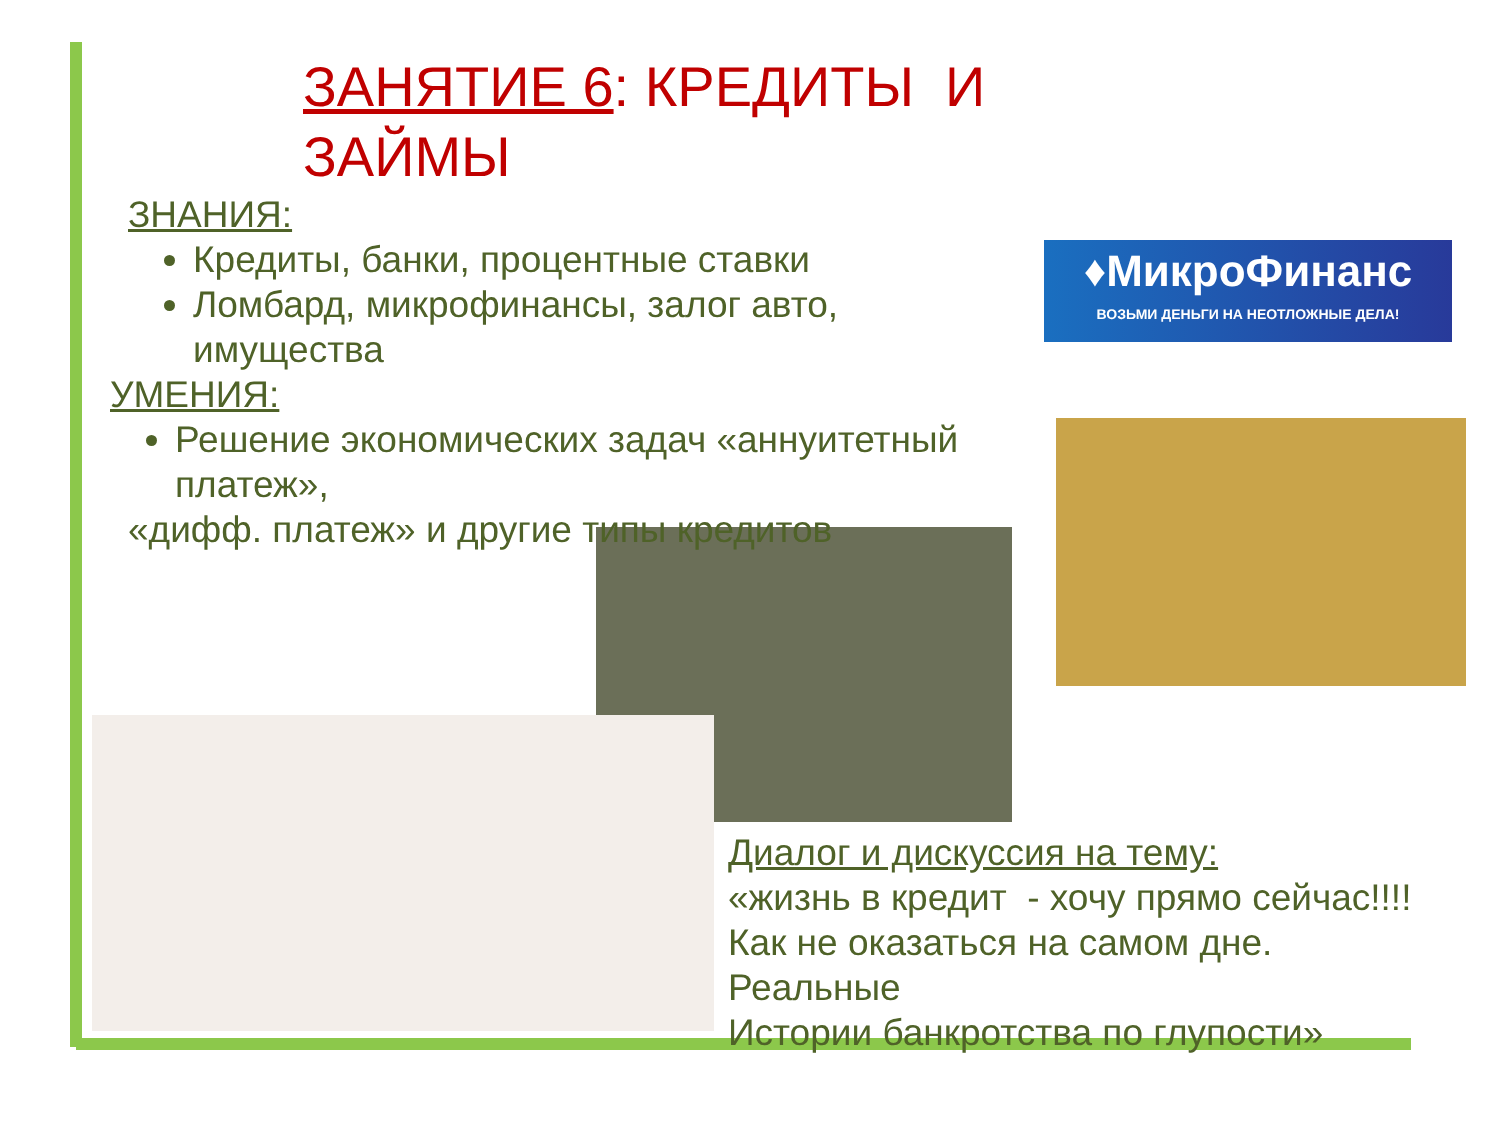♦МикроФинанс
ВОЗЬМИ ДЕНЬГИ НА НЕОТЛОЖНЫЕ ДЕЛА!
ЗАНЯТИЕ 6: КРЕДИТЫ И ЗАЙМЫ
ЗНАНИЯ:
Кредиты, банки, процентные ставки
Ломбард, микрофинансы, залог авто, имущества
УМЕНИЯ:
Решение экономических задач «аннуитетный платеж»,
«дифф. платеж» и другие типы кредитов
Диалог и дискуссия на тему:
«жизнь в кредит - хочу прямо сейчас!!!!
Как не оказаться на самом дне.
Реальные
Истории банкротства по глупости»